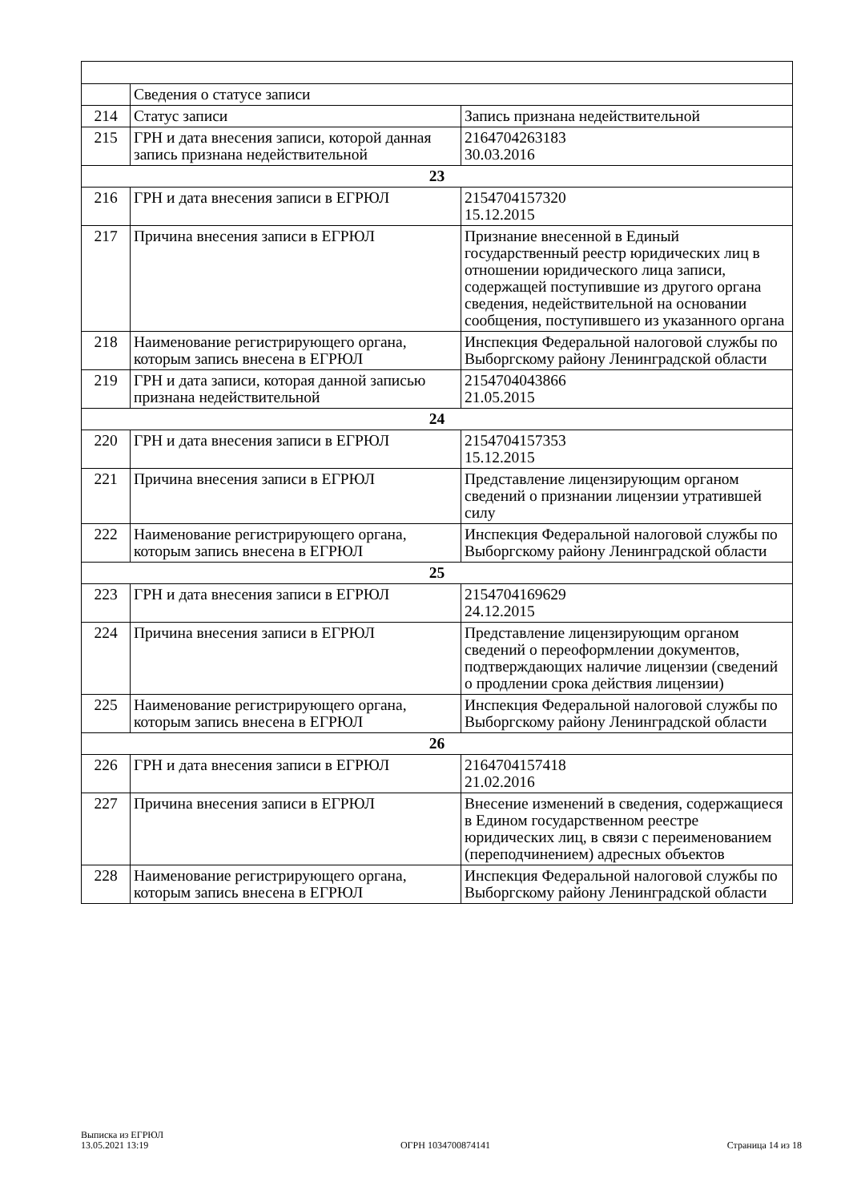| | Сведения о статусе записи | |
| 214 | Статус записи | Запись признана недействительной |
| 215 | ГРН и дата внесения записи, которой данная запись признана недействительной | 2164704263183 30.03.2016 |
| 23 | | |
| 216 | ГРН и дата внесения записи в ЕГРЮЛ | 2154704157320 15.12.2015 |
| 217 | Причина внесения записи в ЕГРЮЛ | Признание внесенной в Единый государственный реестр юридических лиц в отношении юридического лица записи, содержащей поступившие из другого органа сведения, недействительной на основании сообщения, поступившего из указанного органа |
| 218 | Наименование регистрирующего органа, которым запись внесена в ЕГРЮЛ | Инспекция Федеральной налоговой службы по Выборгскому району Ленинградской области |
| 219 | ГРН и дата записи, которая данной записью признана недействительной | 2154704043866 21.05.2015 |
| 24 | | |
| 220 | ГРН и дата внесения записи в ЕГРЮЛ | 2154704157353 15.12.2015 |
| 221 | Причина внесения записи в ЕГРЮЛ | Представление лицензирующим органом сведений о признании лицензии утратившей силу |
| 222 | Наименование регистрирующего органа, которым запись внесена в ЕГРЮЛ | Инспекция Федеральной налоговой службы по Выборгскому району Ленинградской области |
| 25 | | |
| 223 | ГРН и дата внесения записи в ЕГРЮЛ | 2154704169629 24.12.2015 |
| 224 | Причина внесения записи в ЕГРЮЛ | Представление лицензирующим органом сведений о переоформлении документов, подтверждающих наличие лицензии (сведений о продлении срока действия лицензии) |
| 225 | Наименование регистрирующего органа, которым запись внесена в ЕГРЮЛ | Инспекция Федеральной налоговой службы по Выборгскому району Ленинградской области |
| 26 | | |
| 226 | ГРН и дата внесения записи в ЕГРЮЛ | 2164704157418 21.02.2016 |
| 227 | Причина внесения записи в ЕГРЮЛ | Внесение изменений в сведения, содержащиеся в Едином государственном реестре юридических лиц, в связи с переименованием (переподчинением) адресных объектов |
| 228 | Наименование регистрирующего органа, которым запись внесена в ЕГРЮЛ | Инспекция Федеральной налоговой службы по Выборгскому району Ленинградской области |
Выписка из ЕГРЮЛ
13.05.2021 13:19
ОГРН 1034700874141
Страница 14 из 18